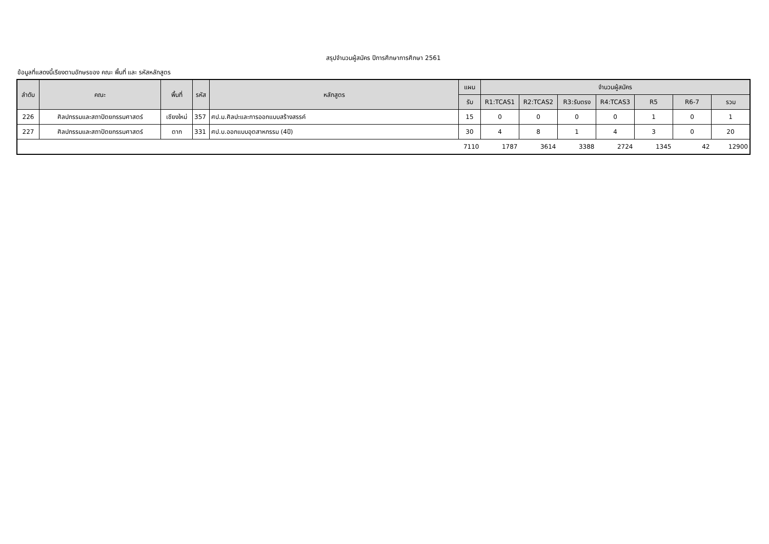สรุปจำนวนผู้สมัคร ปีการศึกษาการศึกษา 2561
ข้อมูลที่แสดงนี้เรียงตามอักษรของ คณะ พื้นที่ และ รหัสหลักสูตร
| ลำดับ | คณะ | พื้นที่ | รหัส | หลักสูตร | แผน | จำนวนผู้สมัคร | | | | | | |
| --- | --- | --- | --- | --- | --- | --- | --- | --- | --- | --- | --- | --- |
| | | | | | รับ | R1:TCAS1 | R2:TCAS2 | R3:รับตรง | R4:TCAS3 | R5 | R6-7 | รวม |
| 226 | ศิลปกรรมและสถาปัตยกรรมศาสตร์ | เชียงใหม่ | 357 | ศป.ม.ศิลปะและการออกแบบสร้างสรรค์ | 15 | 0 | 0 | 0 | 0 | 1 | 0 | 1 |
| 227 | ศิลปกรรมและสถาปัตยกรรมศาสตร์ | ตาก | 331 | ศป.บ.ออกแบบอุตสาหกรรม (4ปี) | 30 | 4 | 8 | 1 | 4 | 3 | 0 | 20 |
| | | | | | 7110 | 1787 | 3614 | 3388 | 2724 | 1345 | 42 | 12900 |